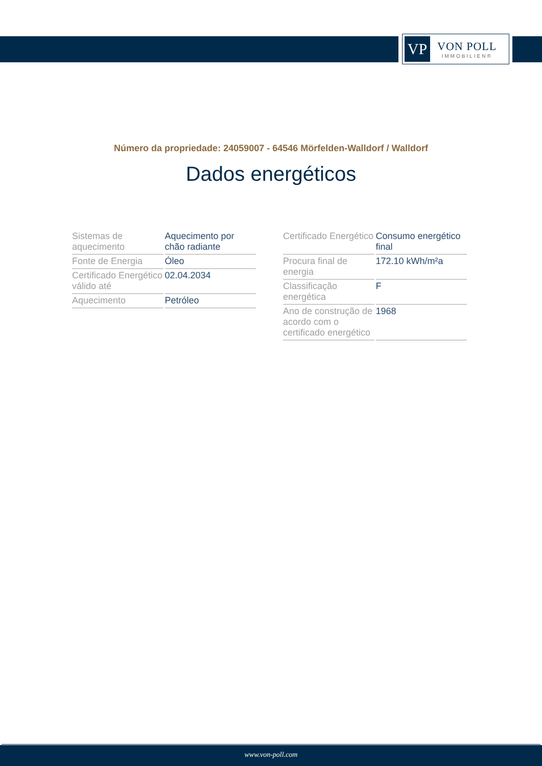VP
VON POLL
IMMOBILIEN®
Número da propriedade: 24059007 - 64546 Mörfelden-Walldorf / Walldorf
Dados energéticos
| Sistemas de aquecimento | Aquecimento por chão radiante |
| Fonte de Energia | Óleo |
| Certificado Energético válido até | 02.04.2034 |
| Aquecimento | Petróleo |
| Certificado Energético | Consumo energético final |
| Procura final de energia | 172.10 kWh/m²a |
| Classificação energética | F |
| Ano de construção de acordo com o certificado energético | 1968 |
www.von-poll.com